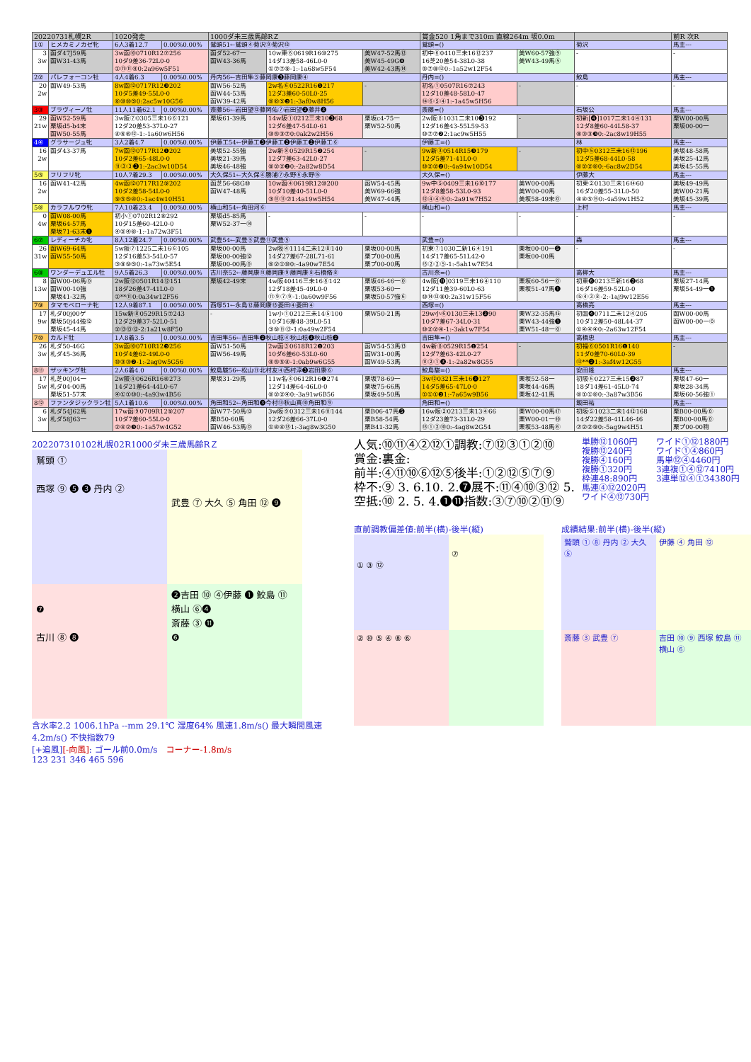| 20220731札幌2R | | 1020発走 | | 1000ダ未三歳馬齢RＺ | | | 賞金520 1角まで310m 直線264m 坂0.0m | | | 前R 次R |
| 1① | ヒメカミノカゼ牝 | 6人3着12.7 | 0.00%0.00% | 鷲頭51←鷲頭④菊沢⑨菊沢⑬ | | | 鷲頭=() | | 菊沢 | 馬主--- |
| 3 3w | 函ダ47J59馬 函W31-43馬 | 3w函⑩0710R12⑦256 10ダ9差36-72L0-0 ①⑪⑪④0:2a96w5F51 | | 函ダ52-67一 函W43-36馬 | 10w東⑥0619R16⑩275 14ダ13差58-46L0-0 ①⑦⑦⑨-1:-1a68w5F54 | 美W47-52馬⑫ 美W45-49G❽ 美W42-43馬⑭ | 初中⑥0410三未16⑫237 16芝20差54-38L0-38 ⑤⑦⑧⑬0:-1a52w12F54 | 美W60-57強⑨ 美W43-49馬⑤ | - | - |
| 2② | パレフォーコン牡 | 4人4着6.3 | 0.00%0.00% | 丹内56←吉田隼⑤藤岡康❸藤岡康④ | | | 丹内=() | | 鮫島 | 馬主--- |
| 20 2w | 函W49-53馬 | 8w函⑫0717R12❸202 10ダ5差49-55L0-0 ⑥⑩⑩⑤0:2ac5w10G56 | | 函W56-52馬 函W44-53馬 函W39-42馬 | 2w名⑥0522R16❶217 12ダ3差60-50L0-25 ⑥⑥⑤❸1:-3af0w8H56 | - | 初名①0507R16⑦243 12ダ10差48-58L0-47 ⑭⑥⑤④1:-1a45w5H56 | - | - | - |
| 3③ | ブラヴィーノ牡 | 11人11着62.1 | 0.00%0.00% | 斎藤56←岩田望⑫藤岡佑⑦岩田望❷藤井❸ | | | 斎藤=() | | 石坂公 | 馬主--- |
| 29 21w | 函W52-59馬 栗坂d5-b4末 函W50-55馬 | 3w阪⑦0305三未16⑥121 12ダ20差53-37L0-27 ④⑥⑥⑫-1:-1a60w6H56 | | 栗坂61-39馬 | 14w阪①0212三未10❸68 12ダ6差47-54L0-61 ⑩⑤③⑦0:0ak2w2H56 | 栗坂c4-75一 栗W52-50馬 | 2w阪⑧1031二未10❸192 12ダ16差43-55L59-53 ⑩⑦⑦❷2:1ac9w5H55 | - | 初新[❹]1017二未14④131 12ダ8差60-44L58-37 ⑧③③❸0:-2ac8w19H55 | 栗W00-00馬 栗坂00-00一 |
| 4④ | グラサージュ牝 | 3人2着4.7 | 0.00%0.00% | 伊藤工54←伊藤工❸伊藤工❷伊藤工❷伊藤工⑥ | | | 伊藤工=() | | 林 | 馬主--- |
| 16 2w | 函ダ43-37馬 | 7w函⑫0717R12❶202 10ダ2差65-48L0-0 ⑪③③❸1:-2ac3w10D54 | | 美坂52-55強 美坂21-39馬 美坂46-48強 | 2w新⑧0529R15❷254 12ダ7差63-42L0-27 ⑧②②❷0:-2a82w8D54 | - | 9w新③0514R15❸179 12ダ5差71-41L0-0 ⑩②②❷0:-4a94w10D54 | - | 初中⑤0312三未16⑫196 12ダ5差68-44L0-58 ⑥②②⑥0:-6ac8w2D54 | 美坂48-58馬 美坂25-42馬 美坂45-55馬 |
| 5⑤ | フリフリ牝 | 10人7着29.3 | 0.00%0.00% | 大久保51←大久保④勝浦⑦永野⑥永野⑮ | | | 大久保=() | | 伊藤大 | 馬主--- |
| 16 2w | 函W41-42馬 | 4w函⑫0717R12⑨202 10ダ2差58-54L0-0 ⑨⑤⑤④0:-1ac4w10H51 | | 函芝56-68G⑩ 函W47-48馬 | 10w函④0619R12⑩200 10ダ10差40-51L0-0 ③⑪⑪⑦1:4a19w5H54 | 函W54-45馬 美W69-66強 美W47-44馬 | 9w中⑤0409三未16⑩177 12ダ8差58-53L0-93 ⑫④④⑥0:-2a91w7H52 | 美W00-00馬 美W00-00馬 美坂58-49末⓪ | 初東②0130三未16⑭60 16ダ20差55-31L0-50 ④④⑤⑮0:-4a59w1H52 | 美坂49-49馬 美W00-21馬 美坂45-39馬 |
| 5⑥ | カラフルワウ牝 | 7人10着23.4 | 0.00%0.00% | 横山和54←角田河⑥ | | | 横山和=() | | 上村 | 馬主--- |
| 0 4w | 函W08-00馬 栗坂64-57馬 栗坂71-63末❶ | 初小①0702R12⑧292 10ダ15差60-42L0-0 ④⑤④⑥-1:-1a72w3F51 | | 栗坂d5-85馬 栗W52-37一⑭ | - | - | - | - | - | - |
| 6⑦ | レディーチカ牝 | 8人12着24.7 | 0.00%0.00% | 武豊54←武豊⑤武豊⑪武豊⑤ | | | 武豊=() | | 森 | 馬主--- |
| 26 31w | 函W69-64馬 函W55-50馬 | 5w阪⑦1225二未16⑥105 12ダ16差53-54L0-57 ③⑧⑨⑤0:-1a73w5E54 | | 栗坂00-00馬 栗坂00-00強⑫ 栗坂00-00馬⓪ | 2w阪④1114二未12⑧140 14ダ27差67-28L71-61 ⑥②①⑩0:-4a90w7E54 | 栗坂00-00馬 栗プ00-00馬 栗プ00-00馬 | 初東⑦1030二新16④191 14ダ17差65-51L42-0 ⑬②②⑤-1:-5ah1w7E54 | 栗坂00-00一❺ 栗坂00-00馬 | - | - |
| 6⑧ | ワンダーデュエル牡 | 9人5着26.3 | 0.00%0.00% | 古川奈52←藤岡康⑪藤岡康⑨藤岡康⑧石橋脩⑧ | | | 古川奈=() | | 高柳大 | 馬主--- |
| 8 13w | 函W00-06馬⓪ 函W00-10強 栗坂41-32馬 | 2w阪⑫0501R14⑫151 18ダ26差47-41L0-0 ①**⑪0:0a34w12F56 | | 栗坂42-49末 | 4w阪40416三未16⑧142 12ダ18差45-49L0-0 ⑪⑨⑦⑨-1:0a60w9F56 | 栗坂46-46一⓪ 栗坂53-60一 栗坂50-57強⑥ | 4w阪[⓫]0319三未16④110 12ダ11差39-60L0-63 ⑩⑭⑬⑧0:2a31w15F56 | 栗坂60-56一⓪ 栗坂51-47馬❶ | 初東❻0213三新16❷68 16ダ16差59-52L0-0 ⑮④③⑧-2:-1aj9w12E56 | 栗坂27-14馬 栗坂54-49一❶ |
| 7⑨ | タマモベローナ牝 | 12人9着87.1 | 0.00%0.00% | 西塚51←永島⑫藤岡康⑬菱田④菱田④ | | | 西塚=() | | 高橋亮 | 馬主--- |
| 17 9w | 札ダ00j00ゲ 栗坂50j44強⑫ 栗坂45-44馬 | 15w新⑧0529R15⑦243 12ダ29差37-52L0-51 ②⑬⑬⑫-2:1a21w8F50 | | - | 1w小①0212三未14⑤100 10ダ16差48-39L0-51 ③⑨⑪⑬-1:0a49w2F54 | 栗W50-21馬 | 29w小⑥0130三未13❸90 10ダ7差67-34L0-31 ⑩②②④-1:-3ak1w7F54 | 栗W32-35馬⑮ 栗W43-44強❶ 栗W51-48一⓪ | 初函❹0711二未12④205 10ダ12差50-48L44-37 ①④④④0:-2a63w12F54 | 函W00-00馬 函W00-00一⓪ |
| 7⑩ | カルド牡 | 1人8着3.5 | 0.00%0.00% | 吉田隼56←吉田隼❷秋山稔④秋山稔❸秋山稔❷ | | | 吉田隼=() | | 高橋忠 | 馬主--- |
| 26 3w | 札ダ50-46G 札ダ45-36馬 | 3w函⑩0710R12❸256 10ダ4差62-49L0-0 ⑩③③❷-1:-2ag0w5G56 | | 函W51-50馬 函W56-49馬 | 2w函③0618R12❶203 10ダ6差60-53L0-60 ④⑤⑤④-1:0ab9w6G55 | 函W54-53馬⑬ 函W31-00馬 函W49-53馬 | 4w新⑧0529R15❶254 12ダ7差63-42L0-27 ⑪②①❸-1:-2a82w8G55 | - | 初福⑥0501R16❶140 11ダ0差70-60L0-39 ⑬**❷1:-3af4w12G55 | - |
| 8⑪ | ザッキング牡 | 2人6着4.0 | 0.00%0.00% | 鮫島駿56←松山⑪北村友④西村淳❸岩田康⑥ | | | 鮫島駿=() | | 安田隆 | 馬主--- |
| 17 5w | 札芝00J04一 札ダ04-00馬 栗坂51-57末 | 2w阪④0626R16⑥273 14ダ21差64-44L0-67 ④①①⑩0:-4a93w4B56 | | 栗坂31-29馬 | 11w名④0612R16❶274 12ダ14差64-46L0-0 ⑥②②④0:-3a91w6B56 | 栗坂78-69一 栗坂75-66馬 栗坂49-50馬 | 3w⑫0321三未16❸127 14ダ5差65-47L0-0 ①①①❸1:-7a65w9B56 | 栗坂52-58一 栗坂44-46馬 栗坂42-41馬 | 初阪⑥0227三未15❷87 18ダ14差61-45L0-74 ⑥①①⑥0:-3a87w3B56 | 栗坂47-60一 栗坂28-34馬 栗坂60-56強① |
| 8⑫ | ファンタジックラン牡 | 5人1着10.6 | 0.00%0.00% | 角田和52←角田和❸今村⑬秋山真⑩角田和⑨ | | | 角田和=() | | 飯田祐 | 馬主--- |
| 6 3w | 札ダ54J62馬 札ダ58J63一 | 17w函⑨0709R12⑨207 10ダ7差60-55L0-0 ②④②❸0:-1a57w4G52 | | 函W77-50馬⑬ 栗B50-60馬 函W46-53馬⓪ | 3w阪⑨0312三未16⑪144 12ダ26差66-37L0-0 ①④④⑬1:-3ag8w3G50 | 栗B06-47馬❺ 栗B58-54馬 栗B41-32馬 | 16w阪②0213三未13④66 12ダ23差73-31L0-29 ⑬①②⑩0:-4ag8w2G54 | 栗W00-00馬⑰ 栗W00-01一⑩ 栗坂53-48馬⑥ | 初阪⑤1023二未14⑫168 14ダ22差58-41L46-46 ⑦②②⑨0:-5ag9w4H51 | 栗B00-00馬⓪ 栗B00-00馬⓪ 栗プ00-00稍 |
202207310102札幌02R1000ダ未三歳馬齢RＺ
鷲頭 ①
西塚 ⑨ ❺ ❸ 丹内 ②
武豊 ⑦ 大久 ⑤ 角田 ⑫ ❾
❼
古川 ⑧ ❽
❷吉田 ⑩ ④伊藤 ❶ 鮫島 ⑪ 横山 ⑥❹
斎藤 ③ ⓫
❻
含水率2.2 1006.1hPa --mm 29.1℃ 湿度64% 風速1.8m/s() 最大瞬間風速4.2m/s() 不快指数79
[+追風][-向風]: ゴール前0.0m/s　コーナー-1.8m/s
123 231 346 465 596
人気:⑩⑪④②⑫①調教:⑦⑫③①②⑩
賞金:裏金:
前半:④⑪⑩⑥⑫⑤後半:①②⑫⑤⑦⑨
枠不:⑨ 3. 6.10. 2.❼展不:⑪④⑩③⑫ 5.
空抵:⑩ 2. 5. 4.❶⓫指数:③⑦⑩②⑪⑨
単勝⑫1060円
複勝⑫240円
複勝④160円
複勝①320円
枠連48:890円
馬連④⑫2020円
ワイド④⑫730円
ワイド①⑫1880円
ワイド①④860円
馬単⑫④4460円
3連複①④⑫7410円
3連単⑫④①34380円
直前調教偏差値:前半(横)-後半(縦)
① ③ ⑫
⑦
② ⑩ ⑤ ④ ⑧ ⑥
成績結果:前半(横)-後半(縦)
鷲頭 ① ⑧ 丹内 ② 大久 ⑤
伊藤 ④ 角田 ⑫
斎藤 ③ 武豊 ⑦
吉田 ⑩ ⑨ 西塚 鮫島 ⑪ 横山 ⑥